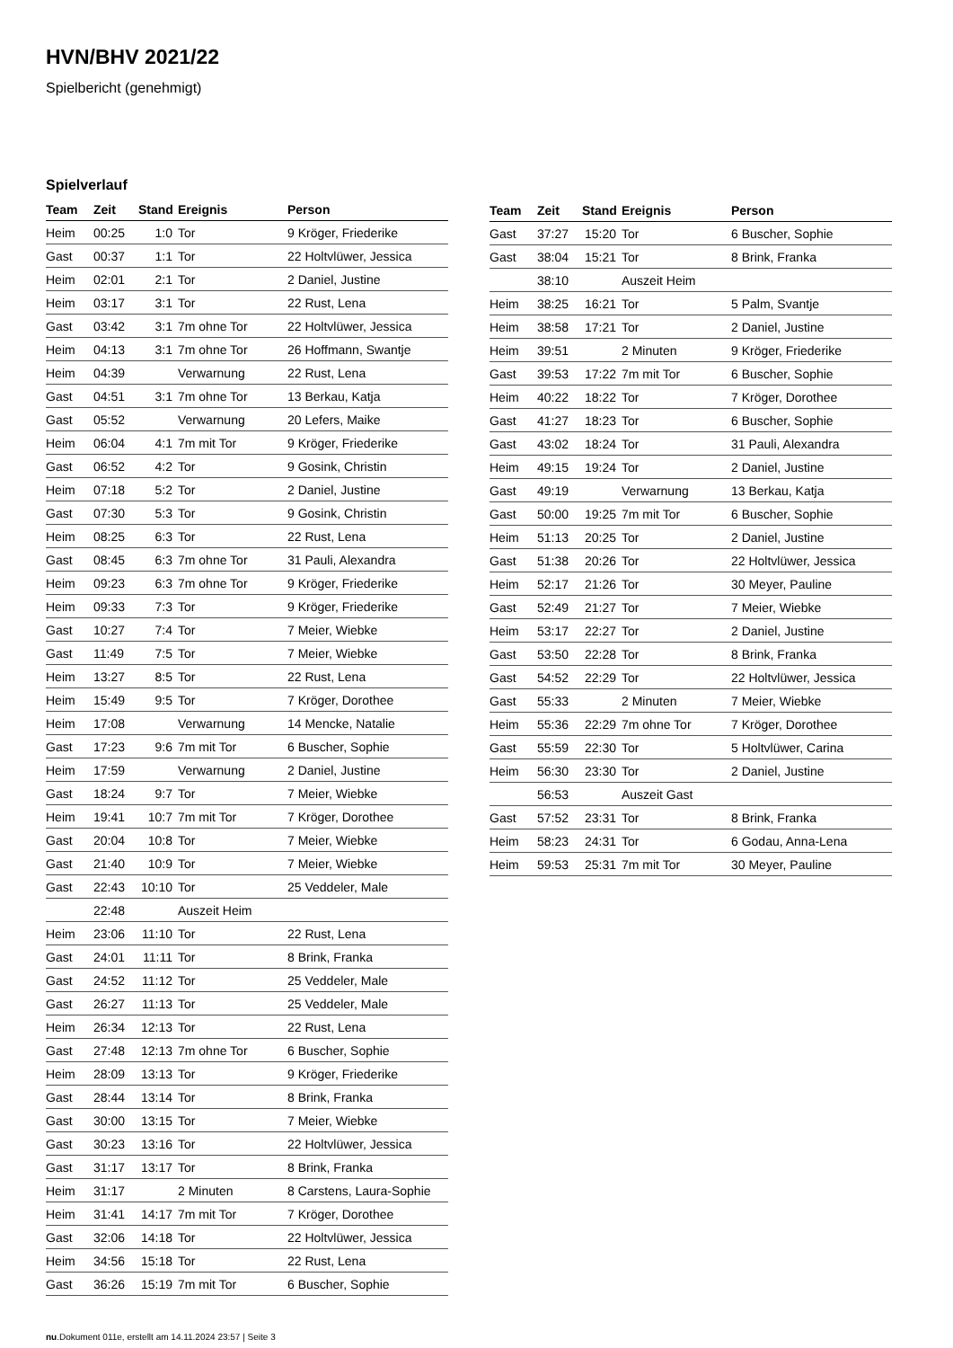HVN/BHV 2021/22
Spielbericht (genehmigt)
Spielverlauf
| Team | Zeit | Stand | Ereignis | Person |
| --- | --- | --- | --- | --- |
| Heim | 00:25 | 1:0 | Tor | 9 Kröger, Friederike |
| Gast | 00:37 | 1:1 | Tor | 22 Holtvlüwer, Jessica |
| Heim | 02:01 | 2:1 | Tor | 2 Daniel, Justine |
| Heim | 03:17 | 3:1 | Tor | 22 Rust, Lena |
| Gast | 03:42 | 3:1 | 7m ohne Tor | 22 Holtvlüwer, Jessica |
| Heim | 04:13 | 3:1 | 7m ohne Tor | 26 Hoffmann, Swantje |
| Heim | 04:39 | | Verwarnung | 22 Rust, Lena |
| Gast | 04:51 | 3:1 | 7m ohne Tor | 13 Berkau, Katja |
| Gast | 05:52 | | Verwarnung | 20 Lefers, Maike |
| Heim | 06:04 | 4:1 | 7m mit Tor | 9 Kröger, Friederike |
| Gast | 06:52 | 4:2 | Tor | 9 Gosink, Christin |
| Heim | 07:18 | 5:2 | Tor | 2 Daniel, Justine |
| Gast | 07:30 | 5:3 | Tor | 9 Gosink, Christin |
| Heim | 08:25 | 6:3 | Tor | 22 Rust, Lena |
| Gast | 08:45 | 6:3 | 7m ohne Tor | 31 Pauli, Alexandra |
| Heim | 09:23 | 6:3 | 7m ohne Tor | 9 Kröger, Friederike |
| Heim | 09:33 | 7:3 | Tor | 9 Kröger, Friederike |
| Gast | 10:27 | 7:4 | Tor | 7 Meier, Wiebke |
| Gast | 11:49 | 7:5 | Tor | 7 Meier, Wiebke |
| Heim | 13:27 | 8:5 | Tor | 22 Rust, Lena |
| Heim | 15:49 | 9:5 | Tor | 7 Kröger, Dorothee |
| Heim | 17:08 | | Verwarnung | 14 Mencke, Natalie |
| Gast | 17:23 | 9:6 | 7m mit Tor | 6 Buscher, Sophie |
| Heim | 17:59 | | Verwarnung | 2 Daniel, Justine |
| Gast | 18:24 | 9:7 | Tor | 7 Meier, Wiebke |
| Heim | 19:41 | 10:7 | 7m mit Tor | 7 Kröger, Dorothee |
| Gast | 20:04 | 10:8 | Tor | 7 Meier, Wiebke |
| Gast | 21:40 | 10:9 | Tor | 7 Meier, Wiebke |
| Gast | 22:43 | 10:10 | Tor | 25 Veddeler, Male |
| | 22:48 | | Auszeit Heim | |
| Heim | 23:06 | 11:10 | Tor | 22 Rust, Lena |
| Gast | 24:01 | 11:11 | Tor | 8 Brink, Franka |
| Gast | 24:52 | 11:12 | Tor | 25 Veddeler, Male |
| Gast | 26:27 | 11:13 | Tor | 25 Veddeler, Male |
| Heim | 26:34 | 12:13 | Tor | 22 Rust, Lena |
| Gast | 27:48 | 12:13 | 7m ohne Tor | 6 Buscher, Sophie |
| Heim | 28:09 | 13:13 | Tor | 9 Kröger, Friederike |
| Gast | 28:44 | 13:14 | Tor | 8 Brink, Franka |
| Gast | 30:00 | 13:15 | Tor | 7 Meier, Wiebke |
| Gast | 30:23 | 13:16 | Tor | 22 Holtvlüwer, Jessica |
| Gast | 31:17 | 13:17 | Tor | 8 Brink, Franka |
| Heim | 31:17 | | 2 Minuten | 8 Carstens, Laura-Sophie |
| Heim | 31:41 | 14:17 | 7m mit Tor | 7 Kröger, Dorothee |
| Gast | 32:06 | 14:18 | Tor | 22 Holtvlüwer, Jessica |
| Heim | 34:56 | 15:18 | Tor | 22 Rust, Lena |
| Gast | 36:26 | 15:19 | 7m mit Tor | 6 Buscher, Sophie |
| Team | Zeit | Stand | Ereignis | Person |
| --- | --- | --- | --- | --- |
| Gast | 37:27 | 15:20 | Tor | 6 Buscher, Sophie |
| Gast | 38:04 | 15:21 | Tor | 8 Brink, Franka |
| | 38:10 | | Auszeit Heim | |
| Heim | 38:25 | 16:21 | Tor | 5 Palm, Svantje |
| Heim | 38:58 | 17:21 | Tor | 2 Daniel, Justine |
| Heim | 39:51 | | 2 Minuten | 9 Kröger, Friederike |
| Gast | 39:53 | 17:22 | 7m mit Tor | 6 Buscher, Sophie |
| Heim | 40:22 | 18:22 | Tor | 7 Kröger, Dorothee |
| Gast | 41:27 | 18:23 | Tor | 6 Buscher, Sophie |
| Gast | 43:02 | 18:24 | Tor | 31 Pauli, Alexandra |
| Heim | 49:15 | 19:24 | Tor | 2 Daniel, Justine |
| Gast | 49:19 | | Verwarnung | 13 Berkau, Katja |
| Gast | 50:00 | 19:25 | 7m mit Tor | 6 Buscher, Sophie |
| Heim | 51:13 | 20:25 | Tor | 2 Daniel, Justine |
| Gast | 51:38 | 20:26 | Tor | 22 Holtvlüwer, Jessica |
| Heim | 52:17 | 21:26 | Tor | 30 Meyer, Pauline |
| Gast | 52:49 | 21:27 | Tor | 7 Meier, Wiebke |
| Heim | 53:17 | 22:27 | Tor | 2 Daniel, Justine |
| Gast | 53:50 | 22:28 | Tor | 8 Brink, Franka |
| Gast | 54:52 | 22:29 | Tor | 22 Holtvlüwer, Jessica |
| Gast | 55:33 | | 2 Minuten | 7 Meier, Wiebke |
| Heim | 55:36 | 22:29 | 7m ohne Tor | 7 Kröger, Dorothee |
| Gast | 55:59 | 22:30 | Tor | 5 Holtvlüwer, Carina |
| Heim | 56:30 | 23:30 | Tor | 2 Daniel, Justine |
| | 56:53 | | Auszeit Gast | |
| Gast | 57:52 | 23:31 | Tor | 8 Brink, Franka |
| Heim | 58:23 | 24:31 | Tor | 6 Godau, Anna-Lena |
| Heim | 59:53 | 25:31 | 7m mit Tor | 30 Meyer, Pauline |
nu.Dokument 011e, erstellt am 14.11.2024 23:57 | Seite 3